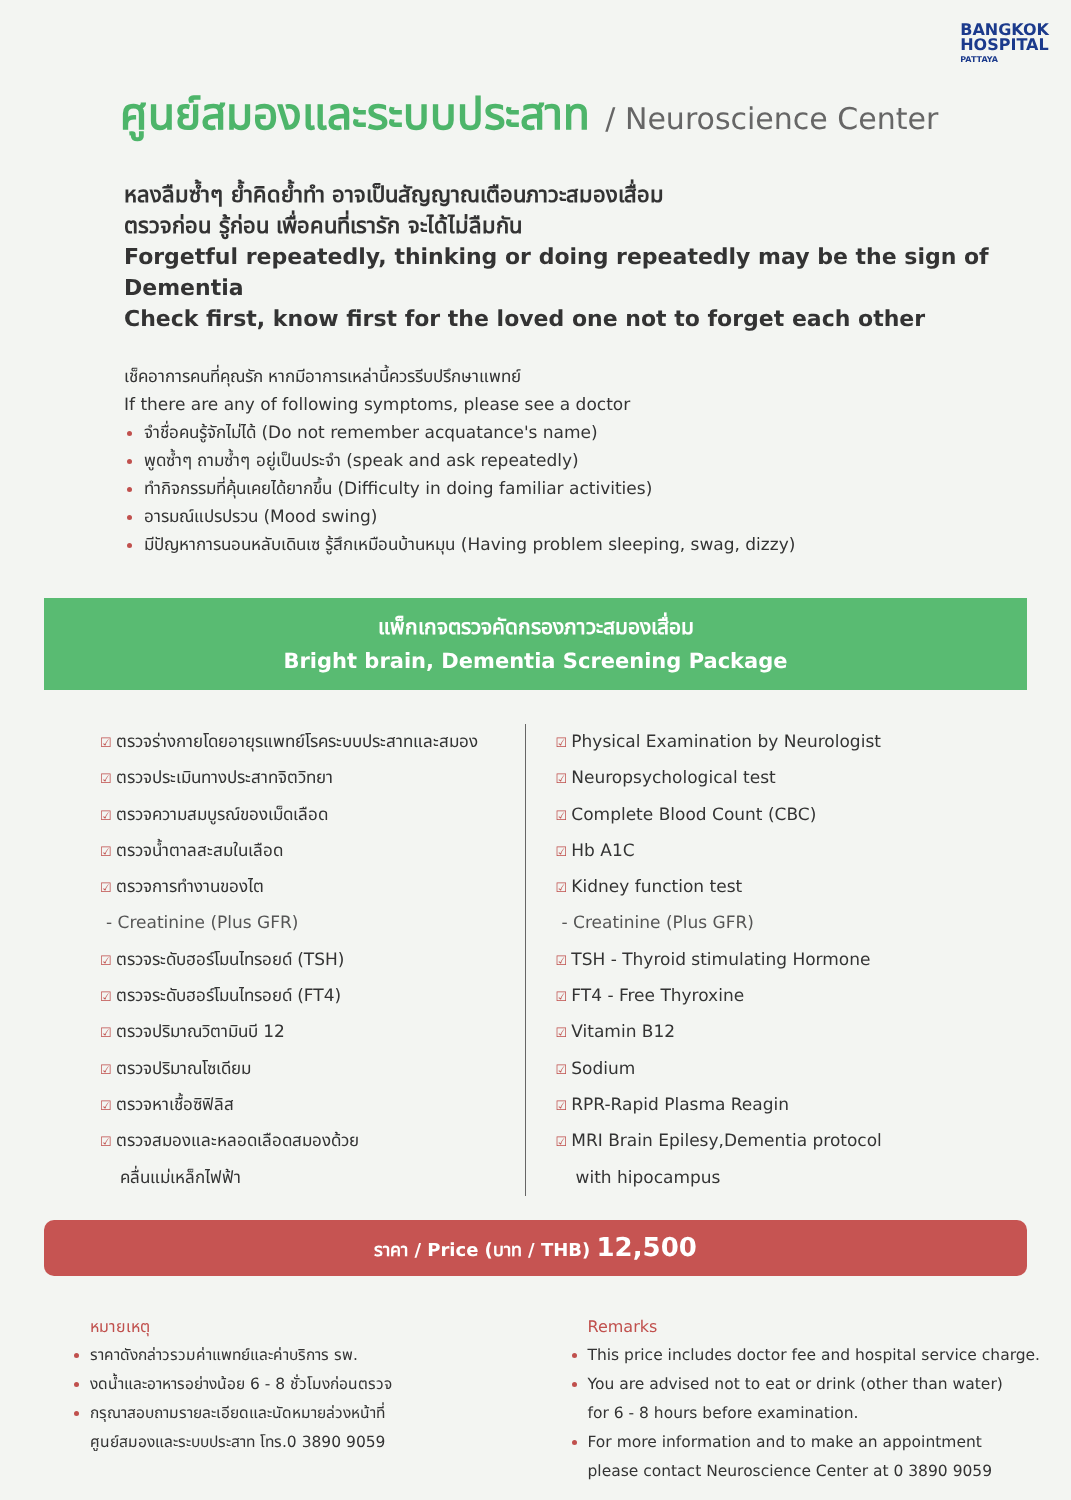BANGKOK
HOSPITAL
PATTAYA
ศูนย์สมองและระบบประสาท / Neuroscience Center
หลงลืมซ้ำๆ ย้ำคิดย้ำทำ อาจเป็นสัญญาณเตือนภาวะสมองเสื่อม
ตรวจก่อน รู้ก่อน เพื่อคนที่เรารัก จะได้ไม่ลืมกัน
Forgetful repeatedly, thinking or doing repeatedly may be the sign of Dementia
Check first, know first for the loved one not to forget each other
เช็คอาการคนที่คุณรัก หากมีอาการเหล่านี้ควรรีบปรึกษาแพทย์
If there are any of following symptoms, please see a doctor
จำชื่อคนรู้จักไม่ได้ (Do not remember acquatance's name)
พูดซ้ำๆ ถามซ้ำๆ อยู่เป็นประจำ (speak and ask repeatedly)
ทำกิจกรรมที่คุ้นเคยได้ยากขึ้น (Difficulty in doing familiar activities)
อารมณ์แปรปรวน (Mood swing)
มีปัญหาการนอนหลับเดินเซ รู้สึกเหมือนบ้านหมุน (Having problem sleeping, swag, dizzy)
แพ็กเกจตรวจคัดกรองภาวะสมองเสื่อม
Bright brain, Dementia Screening Package
ตรวจร่างกายโดยอายุรแพทย์โรคระบบประสาทและสมอง
ตรวจประเมินทางประสาทจิตวิทยา
ตรวจความสมบูรณ์ของเม็ดเลือด
ตรวจน้ำตาลสะสมในเลือด
ตรวจการทำงานของไต
- Creatinine (Plus GFR)
ตรวจระดับฮอร์โมนไทรอยด์ (TSH)
ตรวจระดับฮอร์โมนไทรอยด์ (FT4)
ตรวจปริมาณวิตามินบี 12
ตรวจปริมาณโซเดียม
ตรวจหาเชื้อซิฟิลิส
ตรวจสมองและหลอดเลือดสมองด้วย
คลื่นแม่เหล็กไฟฟ้า
Physical Examination by Neurologist
Neuropsychological test
Complete Blood Count (CBC)
Hb A1C
Kidney function test
- Creatinine (Plus GFR)
TSH - Thyroid stimulating Hormone
FT4 - Free Thyroxine
Vitamin B12
Sodium
RPR-Rapid Plasma Reagin
MRI Brain Epilesy,Dementia protocol
with hipocampus
ราคา / Price (บาท / THB) 12,500
หมายเหตุ
ราคาดังกล่าวรวมค่าแพทย์และค่าบริการ รพ.
งดน้ำและอาหารอย่างน้อย 6 - 8 ชั่วโมงก่อนตรวจ
กรุณาสอบถามรายละเอียดและนัดหมายล่วงหน้าที่
ศูนย์สมองและระบบประสาท โทร.0 3890 9059
Remarks
This price includes doctor fee and hospital service charge.
You are advised not to eat or drink (other than water)
for 6 - 8 hours before examination.
For more information and to make an appointment
please contact Neuroscience Center at 0 3890 9059